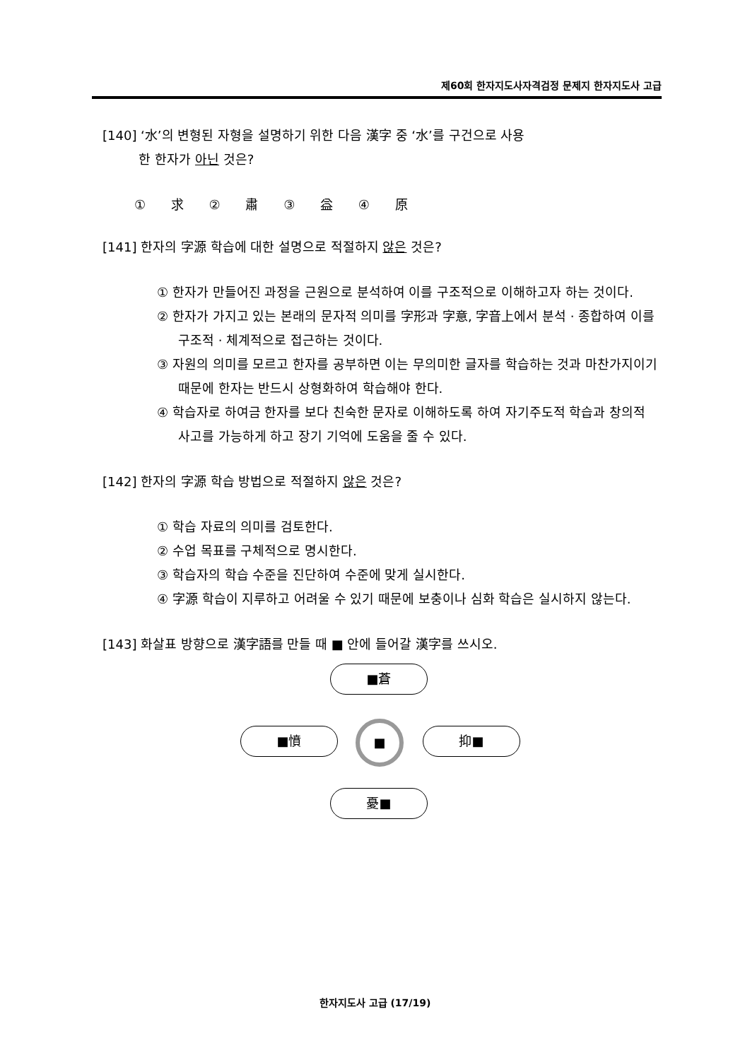제60회 한자지도사자격검정 문제지 한자지도사 고급
[140] ‘水’의 변형된 자형을 설명하기 위한 다음 漢字 중 ‘水’를 구건으로 사용
한 한자가 아닌 것은?
① 求 ② 肅 ③ 益 ④ 原
[141] 한자의 字源 학습에 대한 설명으로 적절하지 않은 것은?
① 한자가 만들어진 과정을 근원으로 분석하여 이를 구조적으로 이해하고자 하는 것이다.
② 한자가 가지고 있는 본래의 문자적 의미를 字形과 字意, 字音上에서 분석 · 종합하여 이를 구조적 · 체계적으로 접근하는 것이다.
③ 자원의 의미를 모르고 한자를 공부하면 이는 무의미한 글자를 학습하는 것과 마찬가지이기 때문에 한자는 반드시 상형화하여 학습해야 한다.
④ 학습자로 하여금 한자를 보다 친숙한 문자로 이해하도록 하여 자기주도적 학습과 창의적 사고를 가능하게 하고 장기 기억에 도움을 줄 수 있다.
[142] 한자의 字源 학습 방법으로 적절하지 않은 것은?
① 학습 자료의 의미를 검토한다.
② 수업 목표를 구체적으로 명시한다.
③ 학습자의 학습 수준을 진단하여 수준에 맞게 실시한다.
④ 字源 학습이 지루하고 어려울 수 있기 때문에 보충이나 심화 학습은 실시하지 않는다.
[143] 화살표 방향으로 漢字語를 만들 때 ■ 안에 들어갈 漢字를 쓰시오.
■蒼
■憤 ■ 抑■
憂■
한자지도사 고급 (17/19)